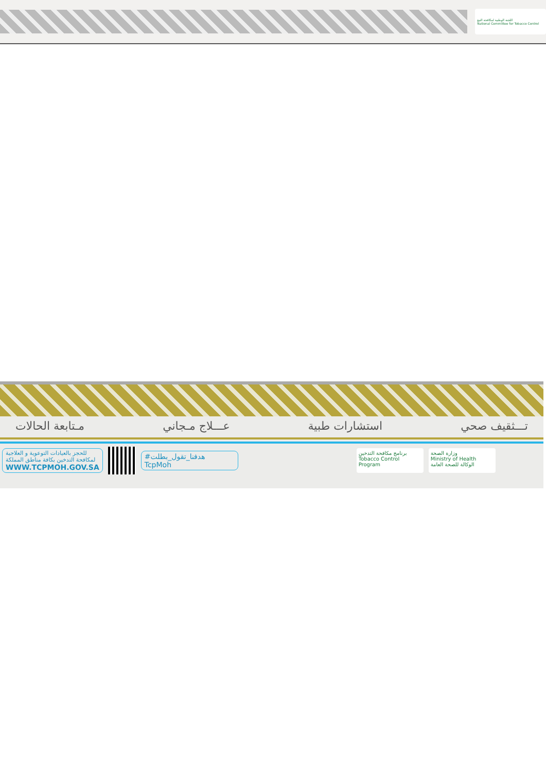اللجنة الوطنية لمكافحة التبغ
National Committee for Tobacco Control
تـــثقيف صحي استشارات طبية عـــلاج مـجاني مـتابعة الحالات
للحجز بالعيادات التوعوية و العلاجية
لمكافحة التدخين بكافة مناطق المملكة
WWW.TCPMOH.GOV.SA
#هدفنا_تقول_بطلت
TcpMoh
برنامج مكافحة التدخين
Tobacco Control Program
وزارة الصحة
Ministry of Health
الوكالة للصحة العامة